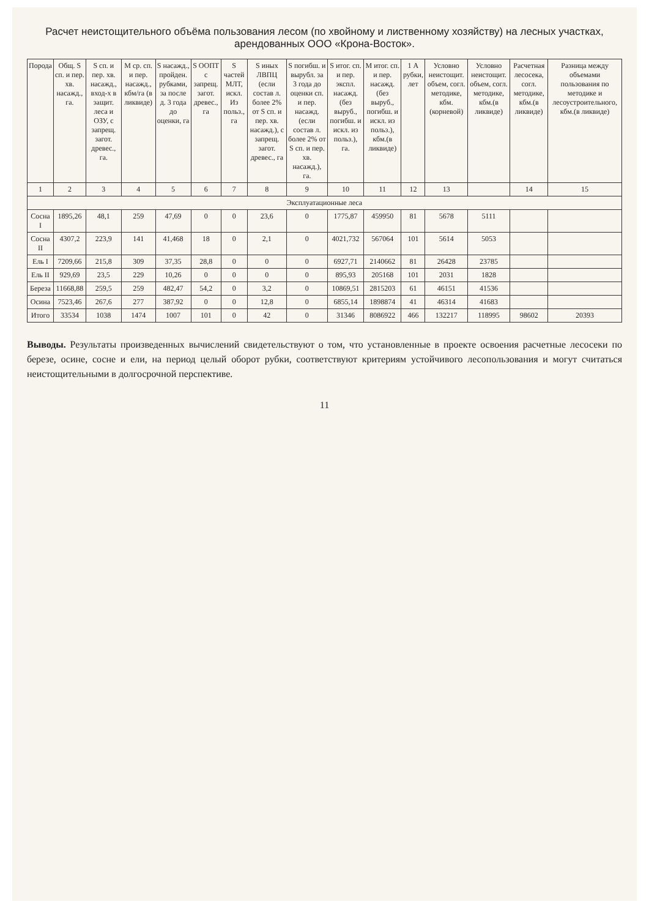Расчет неистощительного объёма пользования лесом (по хвойному и лиственному хозяйству) на лесных участках, арендованных ООО «Крона-Восток».
| Порода | Общ. S сп. и пер. хв. насажд., га. | S сп. и пер. хв. насажд., вход-х в защит. леса и ОЗУ, с запрещ. загот. древес., га. | M ср. сп. и пер. насажд., кбм/га (в ликвиде) | S насажд., пройден. рубками, за после д. 3 года до оценки, га | S ООПТ с запрещ. загот. древес., га | S частей МЛТ, искл. Из польз., га | S иных ЛВПЦ (если состав л. более 2% от S сп. и пер. хв. насажд.), с запрещ. загот. древес., га | S погибш. и вырубл. за 3 года до оценки сп. и пер. насажд. (если состав л. более 2% от S сп. и пер. хв. насажд.), га. | S итог. сп. и пер. экспл. насажд. (без выруб., погибш. и искл. из польз.), га. | M итог. сп. и пер. насажд. (без выруб., погибш. и искл. из польз.), кбм.(в ликвиде) | 1 А рубки, лет | Условно неистощит. объем, согл. методике, кбм.(корневой) | Условно неистощит. объем, согл. методике, кбм.(в ликвиде) | Расчетная лесосека, согл. методике, кбм.(в ликвиде) | Разница между объемами пользования по методике и лесоустроительного, кбм.(в ликвиде) |
| --- | --- | --- | --- | --- | --- | --- | --- | --- | --- | --- | --- | --- | --- | --- | --- |
| 1 | 2 | 3 | 4 | 5 | 6 | 7 | 8 | 9 | 10 | 11 | 12 | 13 | | 14 | 15 |
| Эксплуатационные леса | | | | | | | | | | | | | | | |
| Сосна I | 1895,26 | 48,1 | 259 | 47,69 | 0 | 0 | 23,6 | 0 | 1775,87 | 459950 | 81 | 5678 | 5111 | | |
| Сосна II | 4307,2 | 223,9 | 141 | 41,468 | 18 | 0 | 2,1 | 0 | 4021,732 | 567064 | 101 | 5614 | 5053 | | |
| Ель I | 7209,66 | 215,8 | 309 | 37,35 | 28,8 | 0 | 0 | 0 | 6927,71 | 2140662 | 81 | 26428 | 23785 | | |
| Ель II | 929,69 | 23,5 | 229 | 10,26 | 0 | 0 | 0 | 0 | 895,93 | 205168 | 101 | 2031 | 1828 | | |
| Береза | 11668,88 | 259,5 | 259 | 482,47 | 54,2 | 0 | 3,2 | 0 | 10869,51 | 2815203 | 61 | 46151 | 41536 | | |
| Осина | 7523,46 | 267,6 | 277 | 387,92 | 0 | 0 | 12,8 | 0 | 6855,14 | 1898874 | 41 | 46314 | 41683 | | |
| Итого | 33534 | 1038 | 1474 | 1007 | 101 | 0 | 42 | 0 | 31346 | 8086922 | 466 | 132217 | 118995 | 98602 | 20393 |
Выводы. Результаты произведенных вычислений свидетельствуют о том, что установленные в проекте освоения расчетные лесосеки по березе, осине, сосне и ели, на период целый оборот рубки, соответствуют критериям устойчивого лесопользования и могут считаться неистощительными в долгосрочной перспективе.
11